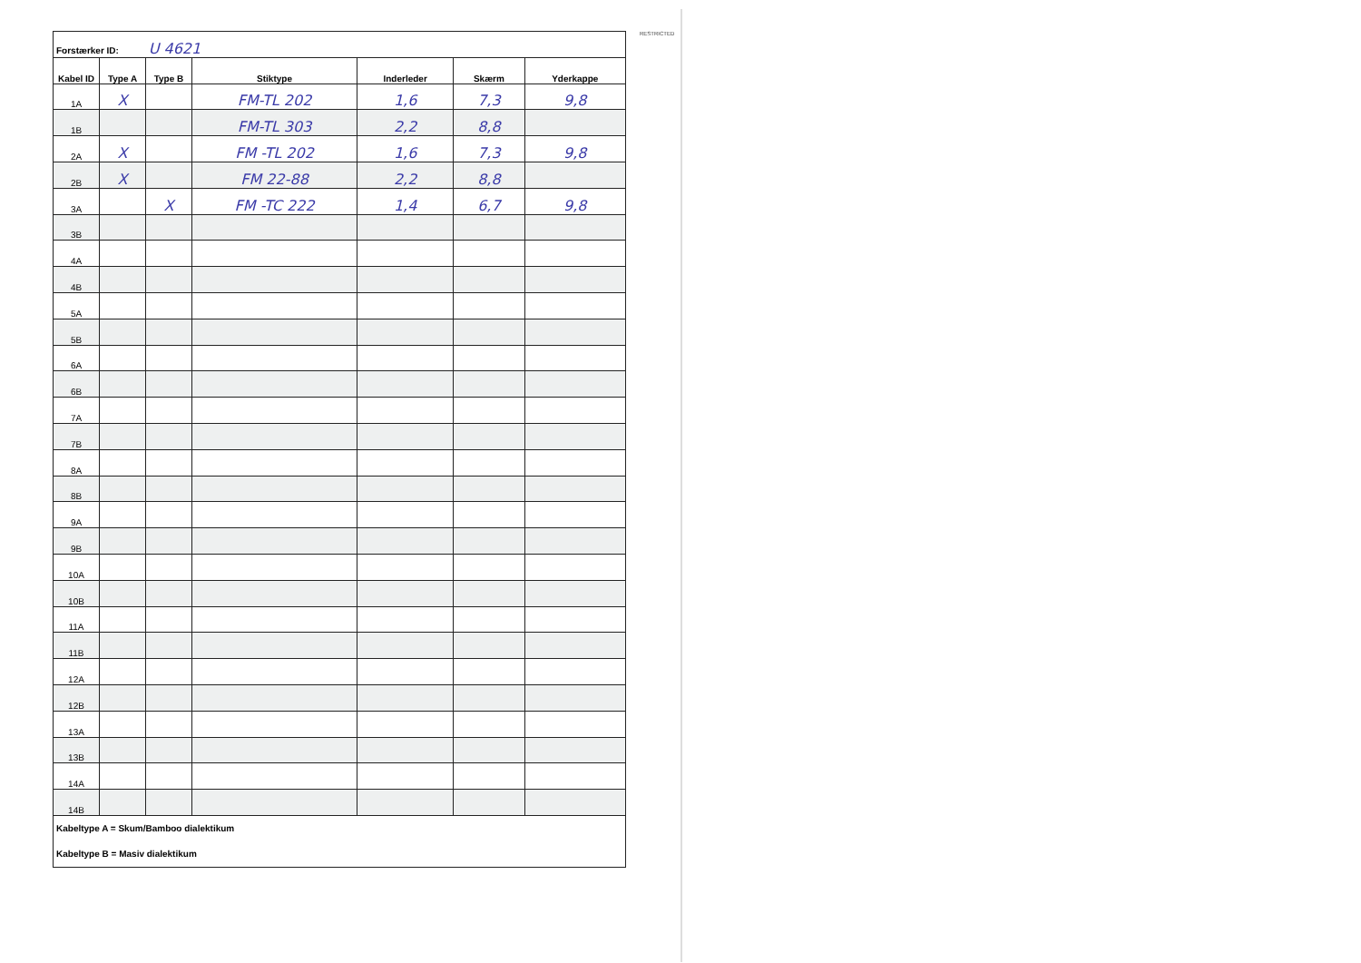RESTRICTED
| Forstærker ID: U 4621 | | | | | | |
| Kabel ID | Type A | Type B | Stiktype | Inderleder | Skærm | Yderkappe |
| 1A | X | | FM-TL 202 | 1,6 | 7,3 | 9,8 |
| 1B | | | FM-TL 303 | 2,2 | 8,8 | |
| 2A | X | | FM -TL 202 | 1,6 | 7,3 | 9,8 |
| 2B | X | | FM 22-88 | 2,2 | 8,8 | |
| 3A | | X | FM -TC 222 | 1,4 | 6,7 | 9,8 |
| 3B | | | | | | |
| 4A | | | | | | |
| 4B | | | | | | |
| 5A | | | | | | |
| 5B | | | | | | |
| 6A | | | | | | |
| 6B | | | | | | |
| 7A | | | | | | |
| 7B | | | | | | |
| 8A | | | | | | |
| 8B | | | | | | |
| 9A | | | | | | |
| 9B | | | | | | |
| 10A | | | | | | |
| 10B | | | | | | |
| 11A | | | | | | |
| 11B | | | | | | |
| 12A | | | | | | |
| 12B | | | | | | |
| 13A | | | | | | |
| 13B | | | | | | |
| 14A | | | | | | |
| 14B | | | | | | |
| Kabeltype A = Skum/Bamboo dialektikum Kabeltype B = Masiv dialektikum | | | | | | |